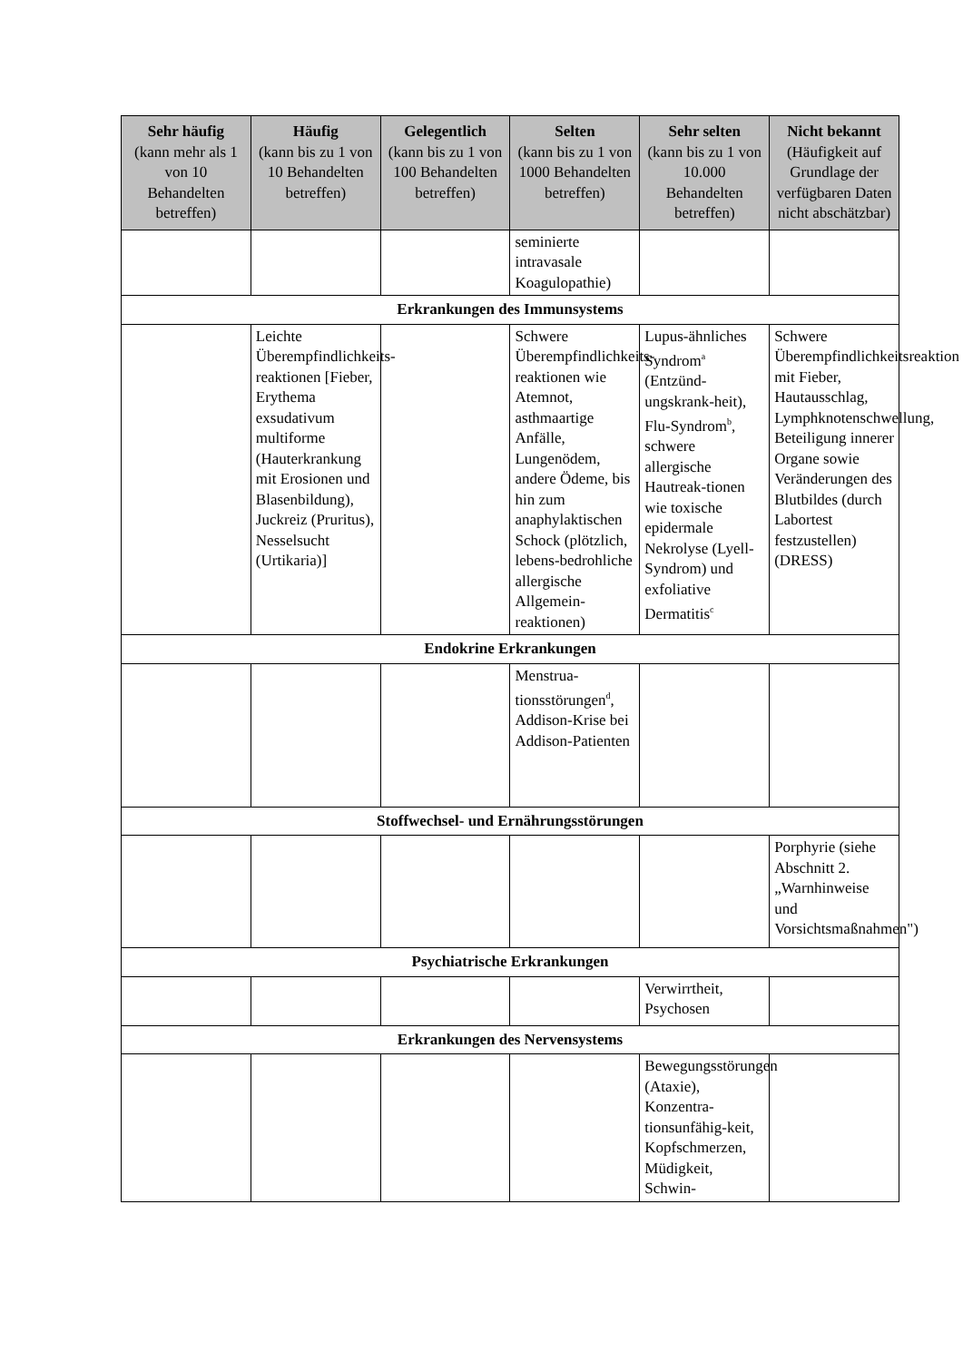| Sehr häufig (kann mehr als 1 von 10 Behandelten betreffen) | Häufig (kann bis zu 1 von 10 Behandelten betreffen) | Gelegentlich (kann bis zu 1 von 100 Behandelten betreffen) | Selten (kann bis zu 1 von 1000 Behandelten betreffen) | Sehr selten (kann bis zu 1 von 10.000 Behandelten betreffen) | Nicht bekannt (Häufigkeit auf Grundlage der verfügbaren Daten nicht abschätzbar) |
| --- | --- | --- | --- | --- | --- |
| | | | seminierte intravasale Koagulopathie) | | |
| Erkrankungen des Immunsystems | | | | | |
| | Leichte Überempfindlichkeits-reaktionen [Fieber, Erythema exsudativum multiforme (Hauterkrankung mit Erosionen und Blasenbildung), Juckreiz (Pruritus), Nesselsucht (Urtikaria)] | | Schwere Überempfindlichkeits-reaktionen wie Atemnot, asthmaartige Anfälle, Lungenödem, andere Ödeme, bis hin zum anaphylaktischen Schock (plötzlich, lebens-bedrohliche allergische Allgemein-reaktionen) | Lupus-ähnliches Syndrom<sup>a</sup> (Entzünd-ungskrank-heit), Flu-Syndrom<sup>b</sup>, schwere allergische Hautreak-tionen wie toxische epidermale Nekrolyse (Lyell-Syndrom) und exfoliative Dermatitis<sup>c</sup> | Schwere Überempfindlichkeitsreaktion mit Fieber, Hautausschlag, Lymphknotenschwellung, Beteiligung innerer Organe sowie Veränderungen des Blutbildes (durch Labortest festzustellen) (DRESS) |
| Endokrine Erkrankungen | | | | | |
| | | | Menstrua-tionsstörungen<sup>d</sup>, Addison-Krise bei Addison-Patienten | | |
| Stoffwechsel- und Ernährungsstörungen | | | | | |
| | | | | | Porphyrie (siehe Abschnitt 2. „Warnhinweise und Vorsichtsmaßnahmen") |
| Psychiatrische Erkrankungen | | | | | |
| | | | | Verwirrtheit, Psychosen | |
| Erkrankungen des Nervensystems | | | | | |
| | | | | Bewegungsstörungen (Ataxie), Konzentra-tionsunfähig-keit, Kopfschmerzen, Müdigkeit, Schwin- | |